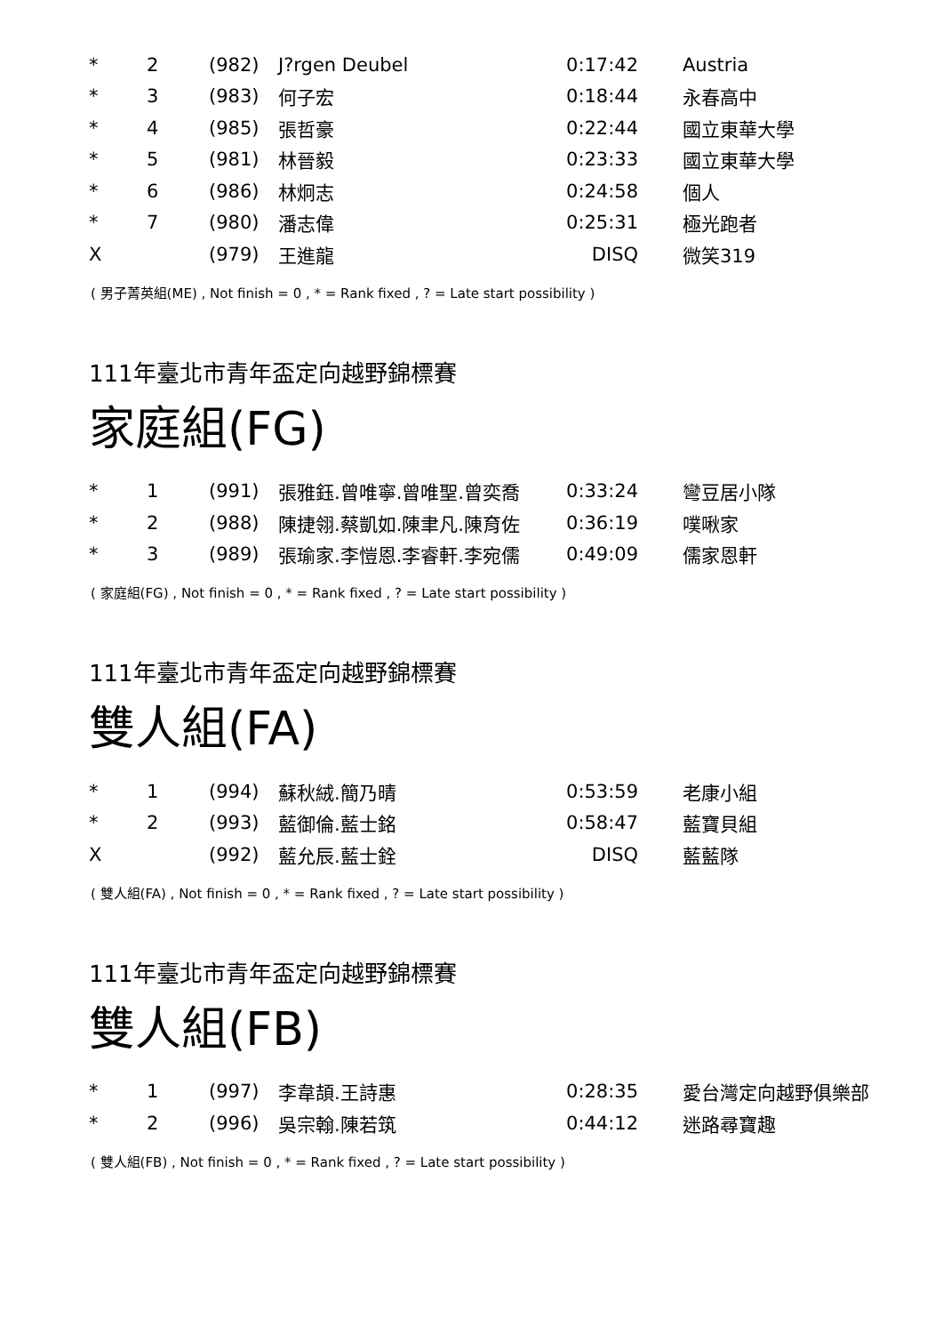| * | 2 | (982) | J?rgen Deubel | 0:17:42 | Austria |
| * | 3 | (983) | 何子宏 | 0:18:44 | 永春高中 |
| * | 4 | (985) | 張哲豪 | 0:22:44 | 國立東華大學 |
| * | 5 | (981) | 林晉毅 | 0:23:33 | 國立東華大學 |
| * | 6 | (986) | 林炯志 | 0:24:58 | 個人 |
| * | 7 | (980) | 潘志偉 | 0:25:31 | 極光跑者 |
| X | | (979) | 王進龍 | DISQ | 微笑319 |
( 男子菁英組(ME) , Not finish = 0 , * = Rank fixed , ? = Late start possibility )
111年臺北市青年盃定向越野錦標賽
家庭組(FG)
| * | 1 | (991) | 張雅鈺.曾唯寧.曾唯聖.曾奕喬 | 0:33:24 | 彎豆居小隊 |
| * | 2 | (988) | 陳捷翎.蔡凱如.陳聿凡.陳育佐 | 0:36:19 | 噗啾家 |
| * | 3 | (989) | 張瑜家.李愷恩.李睿軒.李宛儒 | 0:49:09 | 儒家恩軒 |
( 家庭組(FG) , Not finish = 0 , * = Rank fixed , ? = Late start possibility )
111年臺北市青年盃定向越野錦標賽
雙人組(FA)
| * | 1 | (994) | 蘇秋絨.簡乃晴 | 0:53:59 | 老康小組 |
| * | 2 | (993) | 藍御倫.藍士銘 | 0:58:47 | 藍寶貝組 |
| X | | (992) | 藍允辰.藍士銓 | DISQ | 藍藍隊 |
( 雙人組(FA) , Not finish = 0 , * = Rank fixed , ? = Late start possibility )
111年臺北市青年盃定向越野錦標賽
雙人組(FB)
| * | 1 | (997) | 李韋頡.王詩惠 | 0:28:35 | 愛台灣定向越野俱樂部 |
| * | 2 | (996) | 吳宗翰.陳若筑 | 0:44:12 | 迷路尋寶趣 |
( 雙人組(FB) , Not finish = 0 , * = Rank fixed , ? = Late start possibility )